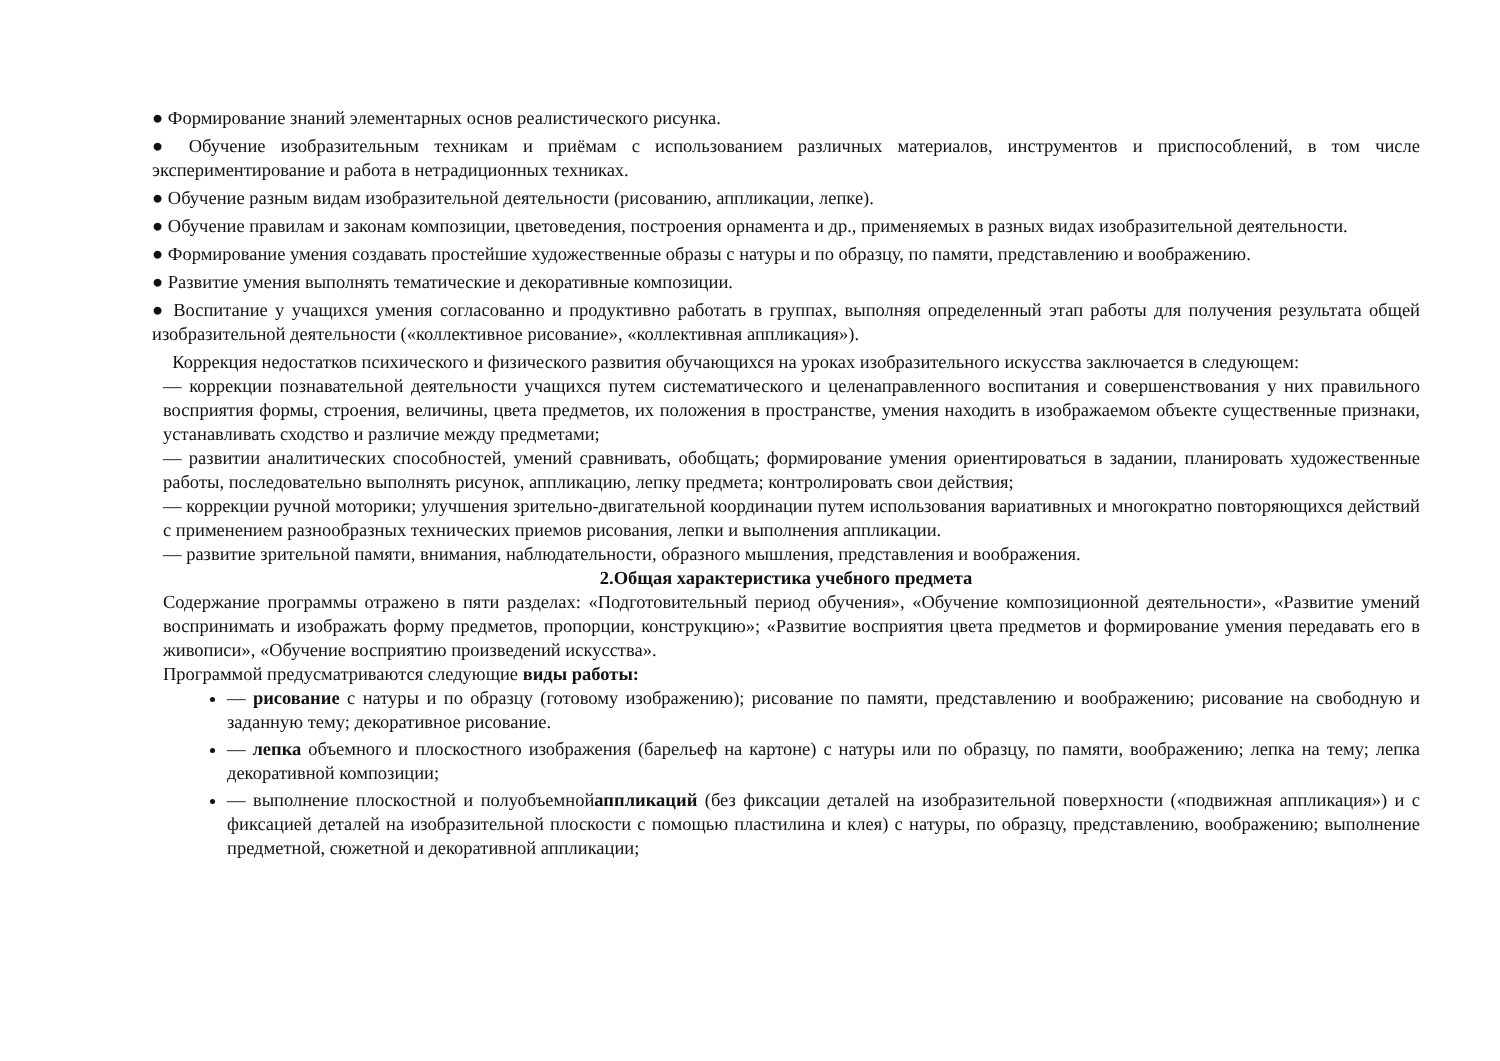● Формирование знаний элементарных основ реалистического рисунка.
● Обучение изобразительным техникам и приёмам с использованием различных материалов, инструментов и приспособлений, в том числе экспериментирование и работа в нетрадиционных техниках.
● Обучение разным видам изобразительной деятельности (рисованию, аппликации, лепке).
● Обучение правилам и законам композиции, цветоведения, построения орнамента и др., применяемых в разных видах изобразительной деятельности.
● Формирование умения создавать простейшие художественные образы с натуры и по образцу, по памяти, представлению и воображению.
● Развитие умения выполнять тематические и декоративные композиции.
● Воспитание у учащихся умения согласованно и продуктивно работать в группах, выполняя определенный этап работы для получения результата общей изобразительной деятельности («коллективное рисование», «коллективная аппликация»).
Коррекция недостатков психического и физического развития обучающихся на уроках изобразительного искусства заключается в следующем:
— коррекции познавательной деятельности учащихся путем систематического и целенаправленного воспитания и совершенствования у них правильного восприятия формы, строения, величины, цвета предметов, их положения в пространстве, умения находить в изображаемом объекте существенные признаки, устанавливать сходство и различие между предметами;
— развитии аналитических способностей, умений сравнивать, обобщать; формирование умения ориентироваться в задании, планировать художественные работы, последовательно выполнять рисунок, аппликацию, лепку предмета; контролировать свои действия;
— коррекции ручной моторики; улучшения зрительно-двигательной координации путем использования вариативных и многократно повторяющихся действий с применением разнообразных технических приемов рисования, лепки и выполнения аппликации.
— развитие зрительной памяти, внимания, наблюдательности, образного мышления, представления и воображения.
2.Общая характеристика учебного предмета
Содержание программы отражено в пяти разделах: «Подготовительный период обучения», «Обучение композиционной деятельности», «Развитие умений воспринимать и изображать форму предметов, пропорции, конструкцию»; «Развитие восприятия цвета предметов и формирование умения передавать его в живописи», «Обучение восприятию произведений искусства».
Программой предусматриваются следующие виды работы:
— рисование с натуры и по образцу (готовому изображению); рисование по памяти, представлению и воображению; рисование на свободную и заданную тему; декоративное рисование.
— лепка объемного и плоскостного изображения (барельеф на картоне) с натуры или по образцу, по памяти, воображению; лепка на тему; лепка декоративной композиции;
— выполнение плоскостной и полуобъемнойаппликаций (без фиксации деталей на изобразительной поверхности («подвижная аппликация») и с фиксацией деталей на изобразительной плоскости с помощью пластилина и клея) с натуры, по образцу, представлению, воображению; выполнение предметной, сюжетной и декоративной аппликации;